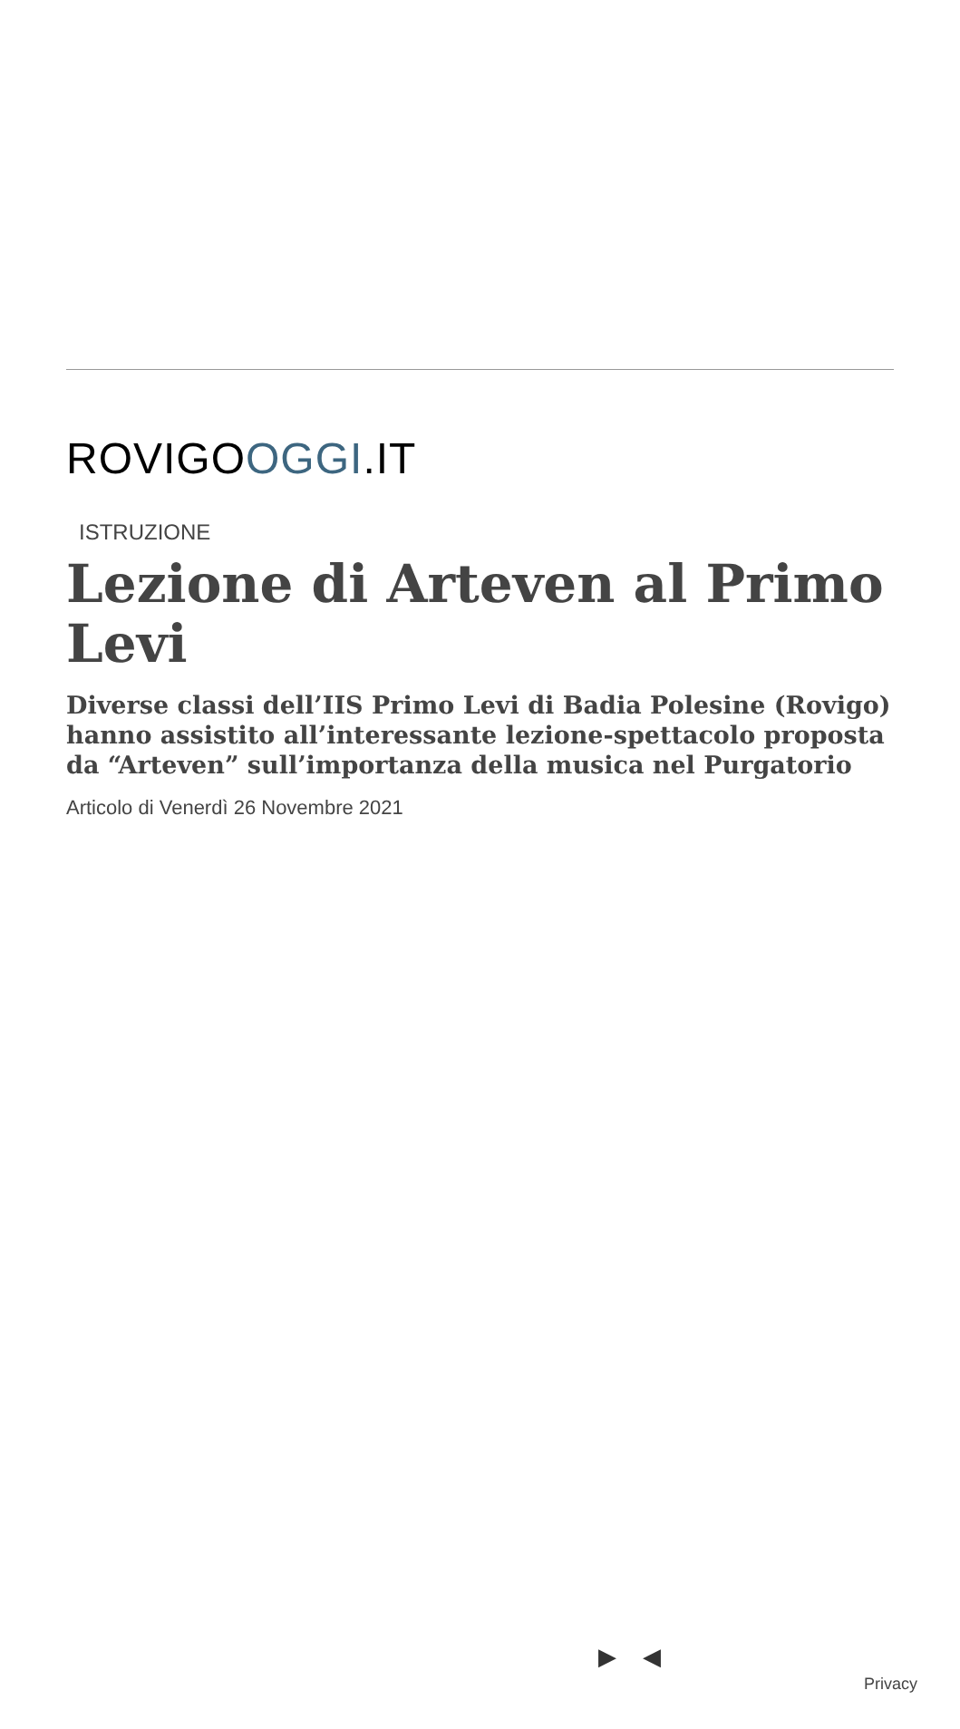ROVIGOOGGI.IT
ISTRUZIONE
Lezione di Arteven al Primo Levi
Diverse classi dell’IIS Primo Levi di Badia Polesine (Rovigo) hanno assistito all’interessante lezione-spettacolo proposta da “Arteven” sull’importanza della musica nel Purgatorio
Articolo di Venerdì 26 Novembre 2021
▶ ◀
Privacy